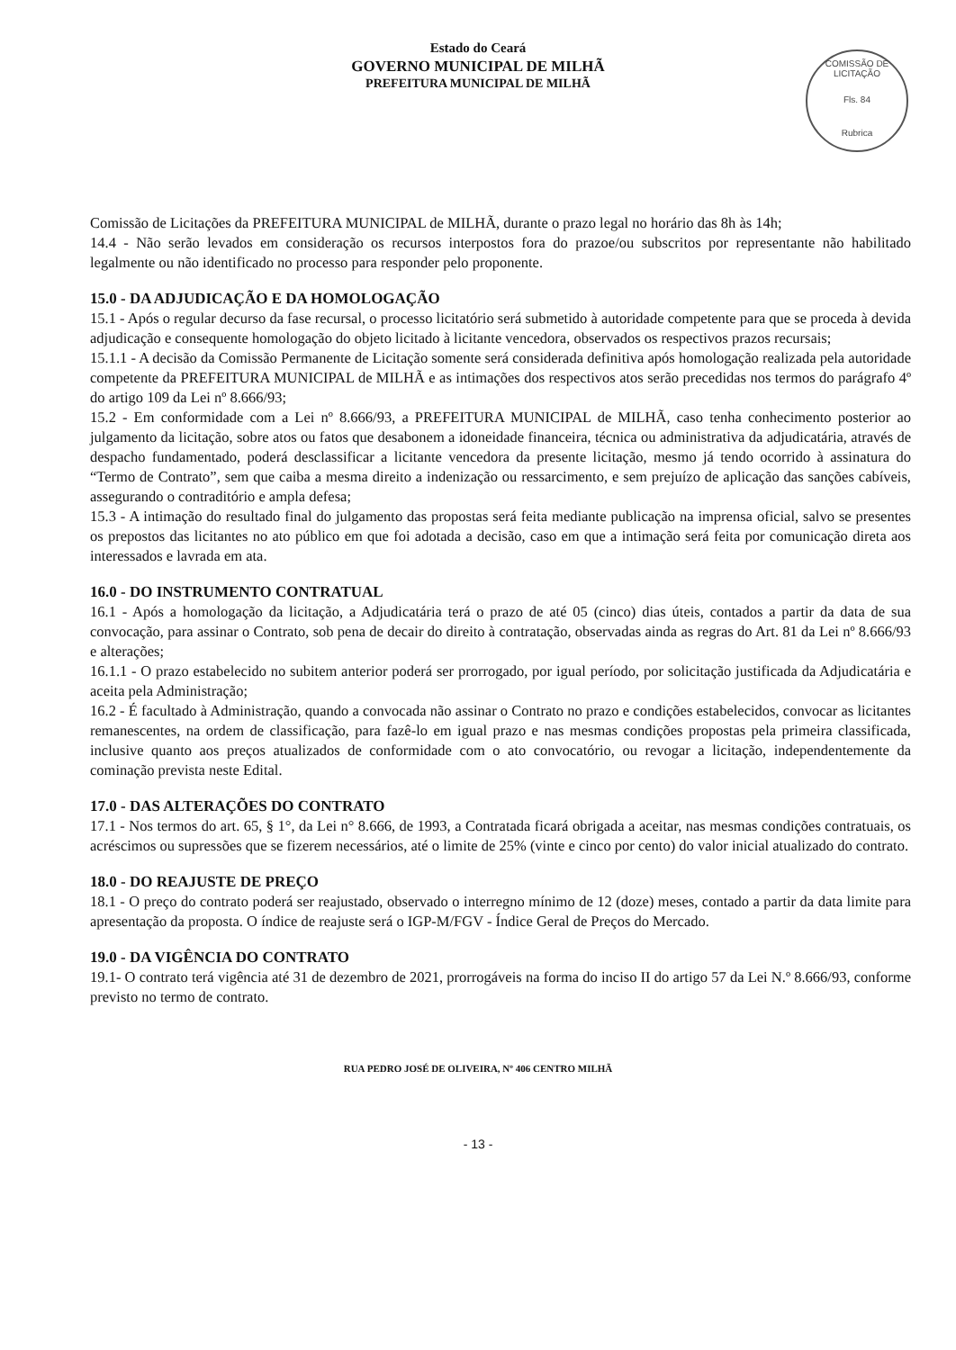Estado do Ceará
GOVERNO MUNICIPAL DE MILHÃ
PREFEITURA MUNICIPAL DE MILHÃ
COMISSÃO DE LICITAÇÃO
Fls. 84
Rubrica
Comissão de Licitações da PREFEITURA MUNICIPAL de MILHÃ, durante o prazo legal no horário das 8h às 14h;
14.4 - Não serão levados em consideração os recursos interpostos fora do prazoe/ou subscritos por representante não habilitado legalmente ou não identificado no processo para responder pelo proponente.
15.0 - DA ADJUDICAÇÃO E DA HOMOLOGAÇÃO
15.1 - Após o regular decurso da fase recursal, o processo licitatório será submetido à autoridade competente para que se proceda à devida adjudicação e consequente homologação do objeto licitado à licitante vencedora, observados os respectivos prazos recursais;
15.1.1 - A decisão da Comissão Permanente de Licitação somente será considerada definitiva após homologação realizada pela autoridade competente da PREFEITURA MUNICIPAL de MILHÃ e as intimações dos respectivos atos serão precedidas nos termos do parágrafo 4º do artigo 109 da Lei nº 8.666/93;
15.2 - Em conformidade com a Lei nº 8.666/93, a PREFEITURA MUNICIPAL de MILHÃ, caso tenha conhecimento posterior ao julgamento da licitação, sobre atos ou fatos que desabonem a idoneidade financeira, técnica ou administrativa da adjudicatária, através de despacho fundamentado, poderá desclassificar a licitante vencedora da presente licitação, mesmo já tendo ocorrido à assinatura do “Termo de Contrato”, sem que caiba a mesma direito a indenização ou ressarcimento, e sem prejuízo de aplicação das sanções cabíveis, assegurando o contraditório e ampla defesa;
15.3 - A intimação do resultado final do julgamento das propostas será feita mediante publicação na imprensa oficial, salvo se presentes os prepostos das licitantes no ato público em que foi adotada a decisão, caso em que a intimação será feita por comunicação direta aos interessados e lavrada em ata.
16.0 - DO INSTRUMENTO CONTRATUAL
16.1 - Após a homologação da licitação, a Adjudicatária terá o prazo de até 05 (cinco) dias úteis, contados a partir da data de sua convocação, para assinar o Contrato, sob pena de decair do direito à contratação, observadas ainda as regras do Art. 81 da Lei nº 8.666/93 e alterações;
16.1.1 - O prazo estabelecido no subitem anterior poderá ser prorrogado, por igual período, por solicitação justificada da Adjudicatária e aceita pela Administração;
16.2 - É facultado à Administração, quando a convocada não assinar o Contrato no prazo e condições estabelecidos, convocar as licitantes remanescentes, na ordem de classificação, para fazê-lo em igual prazo e nas mesmas condições propostas pela primeira classificada, inclusive quanto aos preços atualizados de conformidade com o ato convocatório, ou revogar a licitação, independentemente da cominação prevista neste Edital.
17.0 - DAS ALTERAÇÕES DO CONTRATO
17.1 - Nos termos do art. 65, § 1°, da Lei n° 8.666, de 1993, a Contratada ficará obrigada a aceitar, nas mesmas condições contratuais, os acréscimos ou supressões que se fizerem necessários, até o limite de 25% (vinte e cinco por cento) do valor inicial atualizado do contrato.
18.0 - DO REAJUSTE DE PREÇO
18.1 - O preço do contrato poderá ser reajustado, observado o interregno mínimo de 12 (doze) meses, contado a partir da data limite para apresentação da proposta. O índice de reajuste será o IGP-M/FGV - Índice Geral de Preços do Mercado.
19.0 - DA VIGÊNCIA DO CONTRATO
19.1- O contrato terá vigência até 31 de dezembro de 2021, prorrogáveis na forma do inciso II do artigo 57 da Lei N.º 8.666/93, conforme previsto no termo de contrato.
RUA PEDRO JOSÉ DE OLIVEIRA, Nº 406 CENTRO MILHÃ
- 13 -